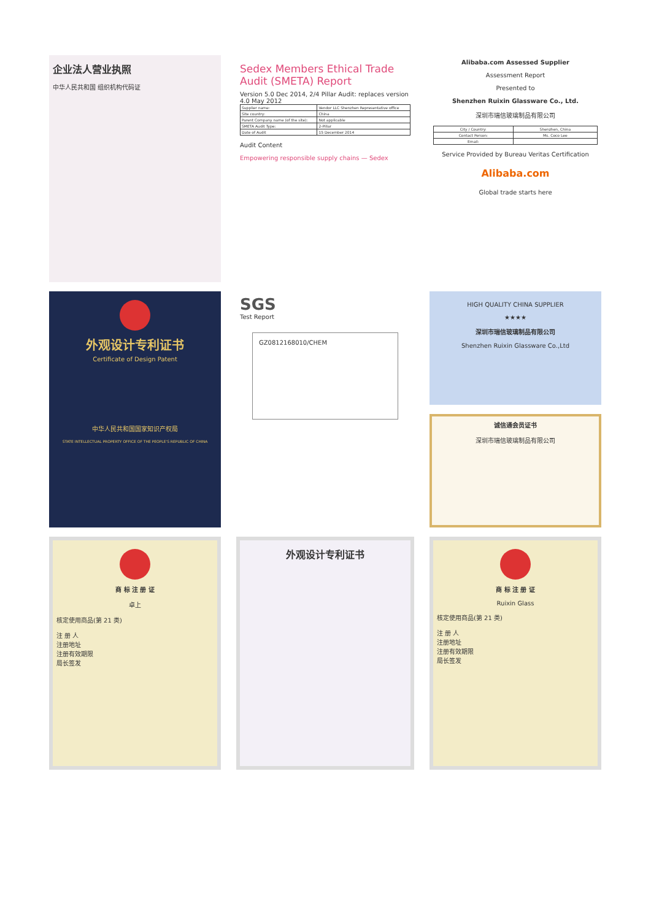企业法人营业执照
中华人民共和国 组织机构代码证
Sedex Members Ethical Trade Audit (SMETA) Report
Version 5.0 Dec 2014, 2/4 Pillar Audit: replaces version 4.0 May 2012
| Supplier name: | Vendor LLC Shenzhen Representative office |
| Site country: | China |
| Parent Company name (of the site): | Not applicable |
| SMETA Audit Type: | 2-Pillar |
| Date of Audit | 15 December 2014 |
Audit Content
Empowering responsible supply chains — Sedex
Alibaba.com Assessed Supplier
Assessment Report
Presented to
Shenzhen Ruixin Glassware Co., Ltd.
深圳市瑞信玻璃制品有限公司
| City / Country: | Shenzhen, China |
| Contact Person: | Ms. Coco Lee |
| Email: | |
Service Provided by Bureau Veritas Certification
Alibaba.com
Global trade starts here
外观设计专利证书
Certificate of Design Patent
中华人民共和国国家知识产权局
STATE INTELLECTUAL PROPERTY OFFICE OF THE PEOPLE'S REPUBLIC OF CHINA
SGS
Test Report
GZ0812168010/CHEM
HIGH QUALITY CHINA SUPPLIER
★★★★
深圳市瑞信玻璃制品有限公司
Shenzhen Ruixin Glassware Co.,Ltd
诚信通会员证书
深圳市瑞信玻璃制品有限公司
商 标 注 册 证
卓上
核定使用商品(第 21 类)
注 册 人
注册地址
注册有效期限
局长签发
外观设计专利证书
商 标 注 册 证
Ruixin Glass
核定使用商品(第 21 类)
注 册 人
注册地址
注册有效期限
局长签发